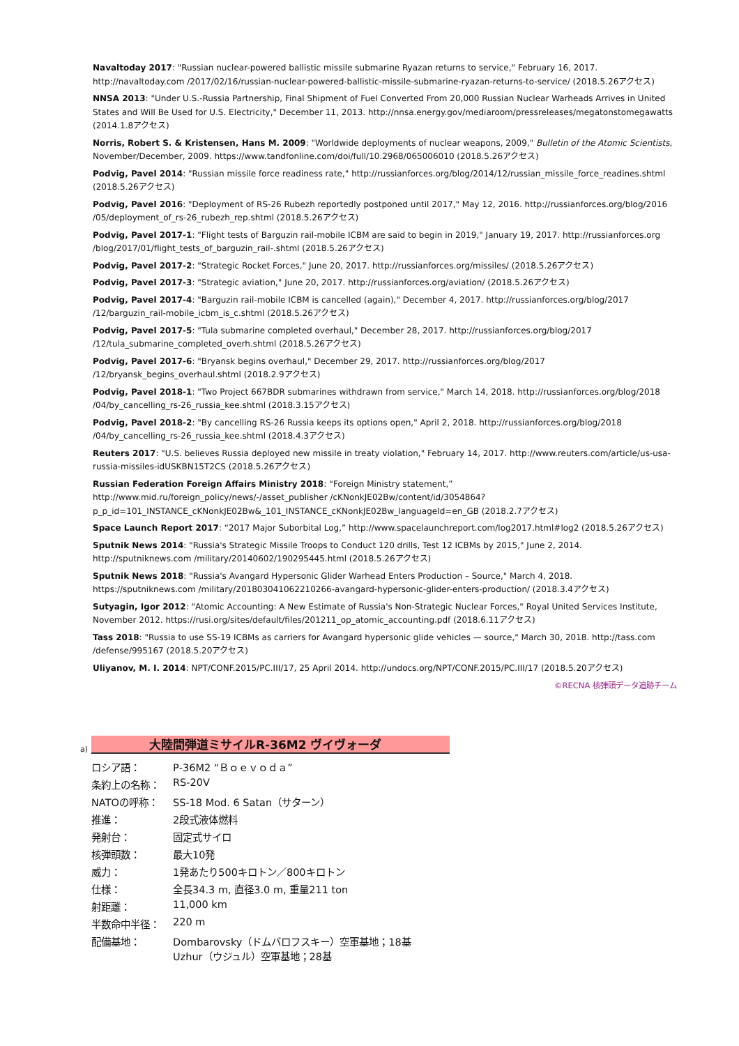Navaltoday 2017: "Russian nuclear-powered ballistic missile submarine Ryazan returns to service," February 16, 2017. http://navaltoday.com /2017/02/16/russian-nuclear-powered-ballistic-missile-submarine-ryazan-returns-to-service/ (2018.5.26アクセス)
NNSA 2013: "Under U.S.-Russia Partnership, Final Shipment of Fuel Converted From 20,000 Russian Nuclear Warheads Arrives in United States and Will Be Used for U.S. Electricity," December 11, 2013. http://nnsa.energy.gov/mediaroom/pressreleases/megatonstomegawatts (2014.1.8アクセス)
Norris, Robert S. & Kristensen, Hans M. 2009: "Worldwide deployments of nuclear weapons, 2009," Bulletin of the Atomic Scientists, November/December, 2009. https://www.tandfonline.com/doi/full/10.2968/065006010 (2018.5.26アクセス)
Podvig, Pavel 2014: "Russian missile force readiness rate," http://russianforces.org/blog/2014/12/russian_missile_force_readines.shtml (2018.5.26アクセス)
Podvig, Pavel 2016: "Deployment of RS-26 Rubezh reportedly postponed until 2017," May 12, 2016. http://russianforces.org/blog/2016 /05/deployment_of_rs-26_rubezh_rep.shtml (2018.5.26アクセス)
Podvig, Pavel 2017-1: "Flight tests of Barguzin rail-mobile ICBM are said to begin in 2019," January 19, 2017. http://russianforces.org /blog/2017/01/flight_tests_of_barguzin_rail-.shtml (2018.5.26アクセス)
Podvig, Pavel 2017-2: "Strategic Rocket Forces," June 20, 2017. http://russianforces.org/missiles/ (2018.5.26アクセス)
Podvig, Pavel 2017-3: "Strategic aviation," June 20, 2017. http://russianforces.org/aviation/ (2018.5.26アクセス)
Podvig, Pavel 2017-4: "Barguzin rail-mobile ICBM is cancelled (again)," December 4, 2017. http://russianforces.org/blog/2017 /12/barguzin_rail-mobile_icbm_is_c.shtml (2018.5.26アクセス)
Podvig, Pavel 2017-5: "Tula submarine completed overhaul," December 28, 2017. http://russianforces.org/blog/2017 /12/tula_submarine_completed_overh.shtml (2018.5.26アクセス)
Podvig, Pavel 2017-6: "Bryansk begins overhaul," December 29, 2017. http://russianforces.org/blog/2017 /12/bryansk_begins_overhaul.shtml (2018.2.9アクセス)
Podvig, Pavel 2018-1: "Two Project 667BDR submarines withdrawn from service," March 14, 2018. http://russianforces.org/blog/2018 /04/by_cancelling_rs-26_russia_kee.shtml (2018.3.15アクセス)
Podvig, Pavel 2018-2: "By cancelling RS-26 Russia keeps its options open," April 2, 2018. http://russianforces.org/blog/2018 /04/by_cancelling_rs-26_russia_kee.shtml (2018.4.3アクセス)
Reuters 2017: "U.S. believes Russia deployed new missile in treaty violation," February 14, 2017. http://www.reuters.com/article/us-usa-russia-missiles-idUSKBN15T2CS (2018.5.26アクセス)
Russian Federation Foreign Affairs Ministry 2018: “Foreign Ministry statement,” http://www.mid.ru/foreign_policy/news/-/asset_publisher /cKNonkJE02Bw/content/id/3054864?p_p_id=101_INSTANCE_cKNonkJE02Bw&_101_INSTANCE_cKNonkJE02Bw_languageId=en_GB (2018.2.7アクセス)
Space Launch Report 2017: “2017 Major Suborbital Log,” http://www.spacelaunchreport.com/log2017.html#log2 (2018.5.26アクセス)
Sputnik News 2014: "Russia's Strategic Missile Troops to Conduct 120 drills, Test 12 ICBMs by 2015," June 2, 2014. http://sputniknews.com /military/20140602/190295445.html (2018.5.26アクセス)
Sputnik News 2018: "Russia's Avangard Hypersonic Glider Warhead Enters Production – Source," March 4, 2018. https://sputniknews.com /military/201803041062210266-avangard-hypersonic-glider-enters-production/ (2018.3.4アクセス)
Sutyagin, Igor 2012: "Atomic Accounting: A New Estimate of Russia's Non-Strategic Nuclear Forces," Royal United Services Institute, November 2012. https://rusi.org/sites/default/files/201211_op_atomic_accounting.pdf (2018.6.11アクセス)
Tass 2018: "Russia to use SS-19 ICBMs as carriers for Avangard hypersonic glide vehicles — source," March 30, 2018. http://tass.com /defense/995167 (2018.5.20アクセス)
Uliyanov, M. I. 2014: NPT/CONF.2015/PC.III/17, 25 April 2014. http://undocs.org/NPT/CONF.2015/PC.III/17 (2018.5.20アクセス)
©RECNA 核弾頭データ追跡チーム
a)
大陸間弾道ミサイルR-36M2 ヴイヴォーダ
| ロシア語： | Р-36М2 “Ｂｏｅｖｏｄａ” |
| 条約上の名称： | RS-20V |
| NATOの呼称： | SS-18 Mod. 6 Satan（サターン） |
| 推進： | 2段式液体燃料 |
| 発射台： | 固定式サイロ |
| 核弾頭数： | 最大10発 |
| 威力： | 1発あたり500キロトン／800キロトン |
| 仕様： | 全長34.3 m, 直径3.0 m, 重量211 ton |
| 射距離： | 11,000 km |
| 半数命中半径： | 220 m |
| 配備基地： | Dombarovsky（ドムバロフスキー）空軍基地；18基 Uzhur（ウジュル）空軍基地；28基 |